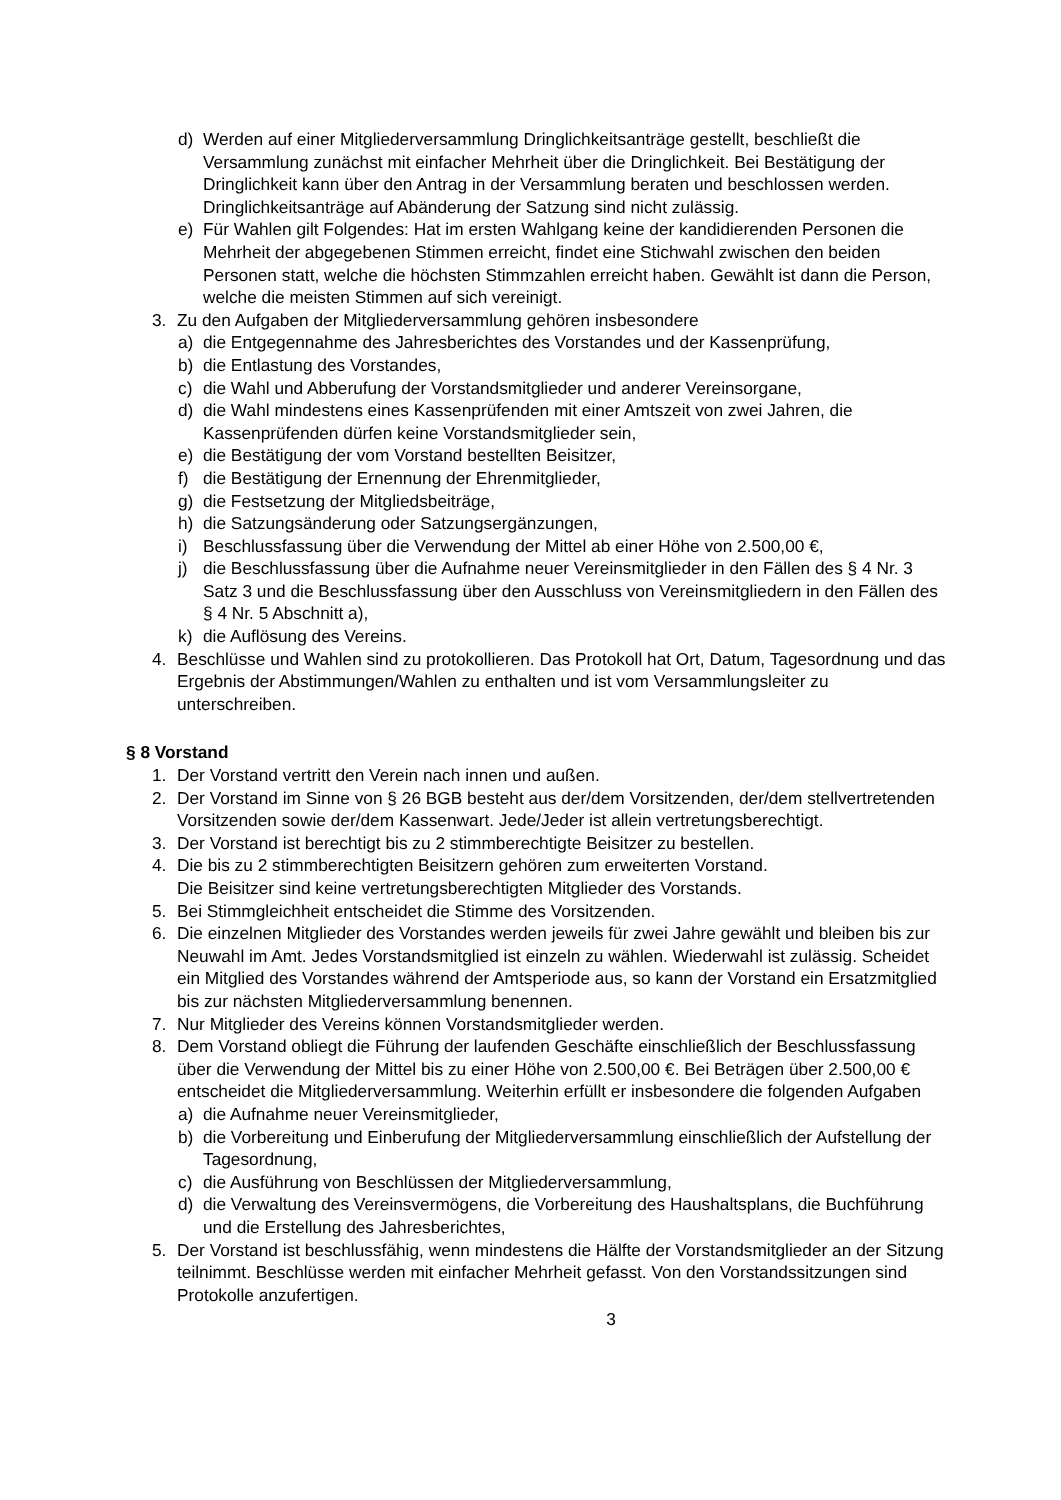d) Werden auf einer Mitgliederversammlung Dringlichkeitsanträge gestellt, beschließt die Versammlung zunächst mit einfacher Mehrheit über die Dringlichkeit. Bei Bestätigung der Dringlichkeit kann über den Antrag in der Versammlung beraten und beschlossen werden. Dringlichkeitsanträge auf Abänderung der Satzung sind nicht zulässig.
e) Für Wahlen gilt Folgendes: Hat im ersten Wahlgang keine der kandidierenden Personen die Mehrheit der abgegebenen Stimmen erreicht, findet eine Stichwahl zwischen den beiden Personen statt, welche die höchsten Stimmzahlen erreicht haben. Gewählt ist dann die Person, welche die meisten Stimmen auf sich vereinigt.
3. Zu den Aufgaben der Mitgliederversammlung gehören insbesondere
a) die Entgegennahme des Jahresberichtes des Vorstandes und der Kassenprüfung,
b) die Entlastung des Vorstandes,
c) die Wahl und Abberufung der Vorstandsmitglieder und anderer Vereinsorgane,
d) die Wahl mindestens eines Kassenprüfenden mit einer Amtszeit von zwei Jahren, die Kassenprüfenden dürfen keine Vorstandsmitglieder sein,
e) die Bestätigung der vom Vorstand bestellten Beisitzer,
f) die Bestätigung der Ernennung der Ehrenmitglieder,
g) die Festsetzung der Mitgliedsbeiträge,
h) die Satzungsänderung oder Satzungsergänzungen,
i) Beschlussfassung über die Verwendung der Mittel ab einer Höhe von 2.500,00 €,
j) die Beschlussfassung über die Aufnahme neuer Vereinsmitglieder in den Fällen des § 4 Nr. 3 Satz 3 und die Beschlussfassung über den Ausschluss von Vereinsmitgliedern in den Fällen des § 4 Nr. 5 Abschnitt a),
k) die Auflösung des Vereins.
4. Beschlüsse und Wahlen sind zu protokollieren. Das Protokoll hat Ort, Datum, Tagesordnung und das Ergebnis der Abstimmungen/Wahlen zu enthalten und ist vom Versammlungsleiter zu unterschreiben.
§ 8 Vorstand
1. Der Vorstand vertritt den Verein nach innen und außen.
2. Der Vorstand im Sinne von § 26 BGB besteht aus der/dem Vorsitzenden, der/dem stellvertretenden Vorsitzenden sowie der/dem Kassenwart. Jede/Jeder ist allein vertretungsberechtigt.
3. Der Vorstand ist berechtigt bis zu 2 stimmberechtigte Beisitzer zu bestellen.
4. Die bis zu 2 stimmberechtigten Beisitzern gehören zum erweiterten Vorstand.
Die Beisitzer sind keine vertretungsberechtigten Mitglieder des Vorstands.
5. Bei Stimmgleichheit entscheidet die Stimme des Vorsitzenden.
6. Die einzelnen Mitglieder des Vorstandes werden jeweils für zwei Jahre gewählt und bleiben bis zur Neuwahl im Amt. Jedes Vorstandsmitglied ist einzeln zu wählen. Wiederwahl ist zulässig. Scheidet ein Mitglied des Vorstandes während der Amtsperiode aus, so kann der Vorstand ein Ersatzmitglied bis zur nächsten Mitgliederversammlung benennen.
7. Nur Mitglieder des Vereins können Vorstandsmitglieder werden.
8. Dem Vorstand obliegt die Führung der laufenden Geschäfte einschließlich der Beschlussfassung über die Verwendung der Mittel bis zu einer Höhe von 2.500,00 €. Bei Beträgen über 2.500,00 € entscheidet die Mitgliederversammlung. Weiterhin erfüllt er insbesondere die folgenden Aufgaben
a) die Aufnahme neuer Vereinsmitglieder,
b) die Vorbereitung und Einberufung der Mitgliederversammlung einschließlich der Aufstellung der Tagesordnung,
c) die Ausführung von Beschlüssen der Mitgliederversammlung,
d) die Verwaltung des Vereinsvermögens, die Vorbereitung des Haushaltsplans, die Buchführung und die Erstellung des Jahresberichtes,
5. Der Vorstand ist beschlussfähig, wenn mindestens die Hälfte der Vorstandsmitglieder an der Sitzung teilnimmt. Beschlüsse werden mit einfacher Mehrheit gefasst. Von den Vorstandssitzungen sind Protokolle anzufertigen.
3